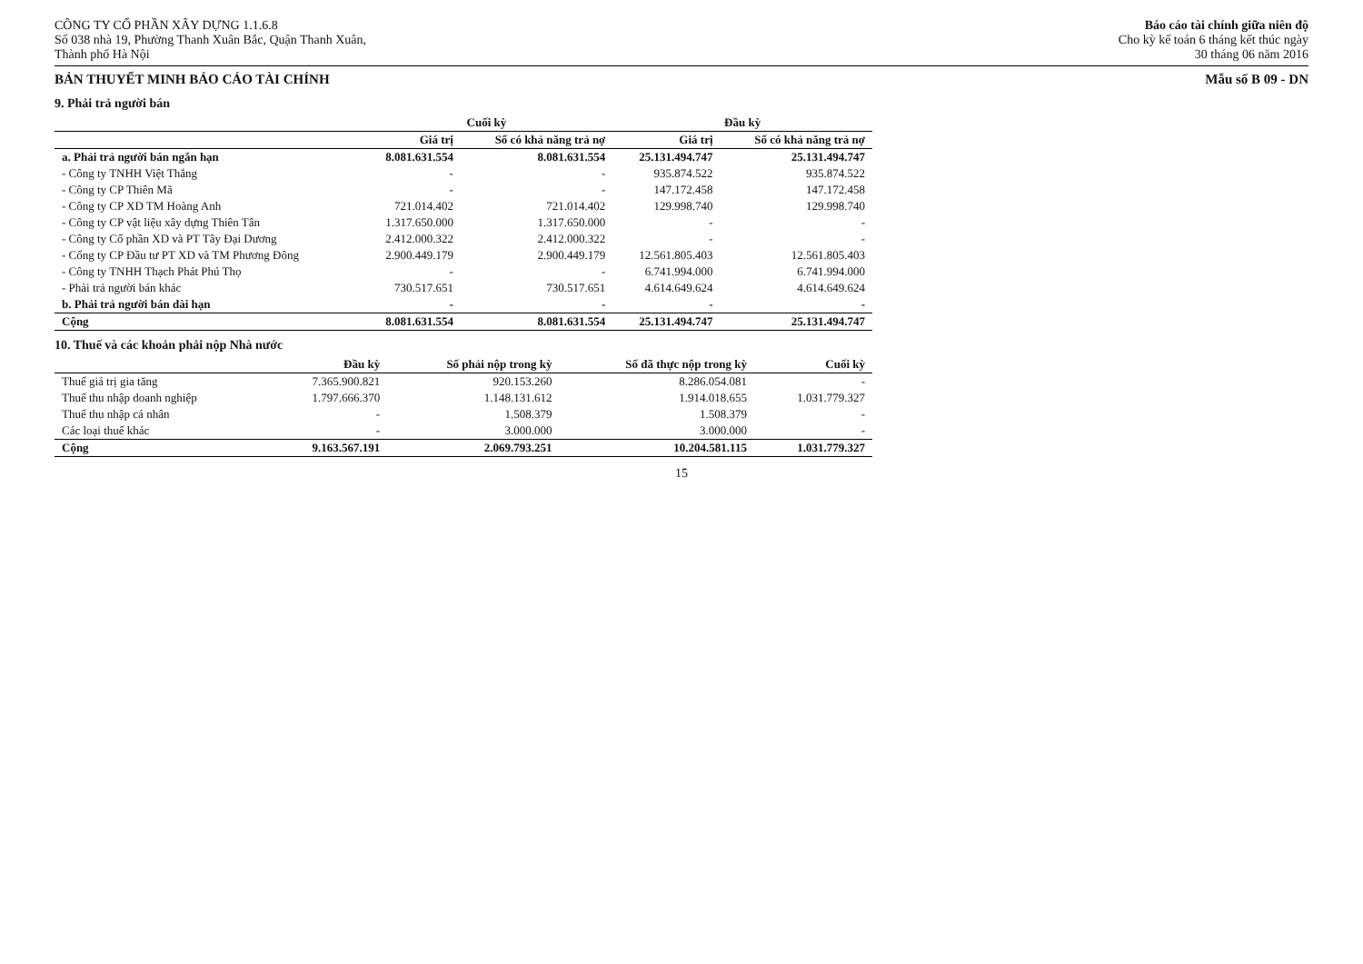CÔNG TY CỔ PHẦN XÂY DỰNG 1.1.6.8
Số 038 nhà 19, Phường Thanh Xuân Bắc, Quận Thanh Xuân,
Thành phố Hà Nội
Báo cáo tài chính giữa niên độ
Cho kỳ kế toán 6 tháng kết thúc ngày
30 tháng 06 năm 2016
BẢN THUYẾT MINH BÁO CÁO TÀI CHÍNH Mẫu số B 09 - DN
9. Phải trả người bán
| | Cuối kỳ | | Đầu kỳ | |
| --- | --- | --- | --- | --- |
| | Giá trị | Số có khả năng trả nợ | Giá trị | Số có khả năng trả nợ |
| a. Phải trả người bán ngắn hạn | 8.081.631.554 | 8.081.631.554 | 25.131.494.747 | 25.131.494.747 |
| - Công ty TNHH Việt Thắng | - | - | 935.874.522 | 935.874.522 |
| - Công ty CP Thiên Mã | - | - | 147.172.458 | 147.172.458 |
| - Công ty CP XD TM Hoàng Anh | 721.014.402 | 721.014.402 | 129.998.740 | 129.998.740 |
| - Công ty CP vật liệu xây dựng Thiên Tân | 1.317.650.000 | 1.317.650.000 | - | - |
| - Công ty Cổ phần XD và PT Tây Đại Dương | 2.412.000.322 | 2.412.000.322 | - | - |
| - Cổng ty CP Đầu tư PT XD và TM Phương Đông | 2.900.449.179 | 2.900.449.179 | 12.561.805.403 | 12.561.805.403 |
| - Công ty TNHH Thạch Phát Phú Thọ | - | - | 6.741.994.000 | 6.741.994.000 |
| - Phải trả người bán khác | 730.517.651 | 730.517.651 | 4.614.649.624 | 4.614.649.624 |
| b. Phải trả người bán dài hạn | - | - | - | - |
| Cộng | 8.081.631.554 | 8.081.631.554 | 25.131.494.747 | 25.131.494.747 |
10. Thuế và các khoản phải nộp Nhà nước
| | Đầu kỳ | Số phải nộp trong kỳ | Số đã thực nộp trong kỳ | Cuối kỳ |
| --- | --- | --- | --- | --- |
| Thuế giá trị gia tăng | 7.365.900.821 | 920.153.260 | 8.286.054.081 | - |
| Thuế thu nhập doanh nghiệp | 1.797.666.370 | 1.148.131.612 | 1.914.018.655 | 1.031.779.327 |
| Thuế thu nhập cá nhân | - | 1.508.379 | 1.508.379 | - |
| Các loại thuế khác | - | 3.000.000 | 3.000.000 | - |
| Cộng | 9.163.567.191 | 2.069.793.251 | 10.204.581.115 | 1.031.779.327 |
15